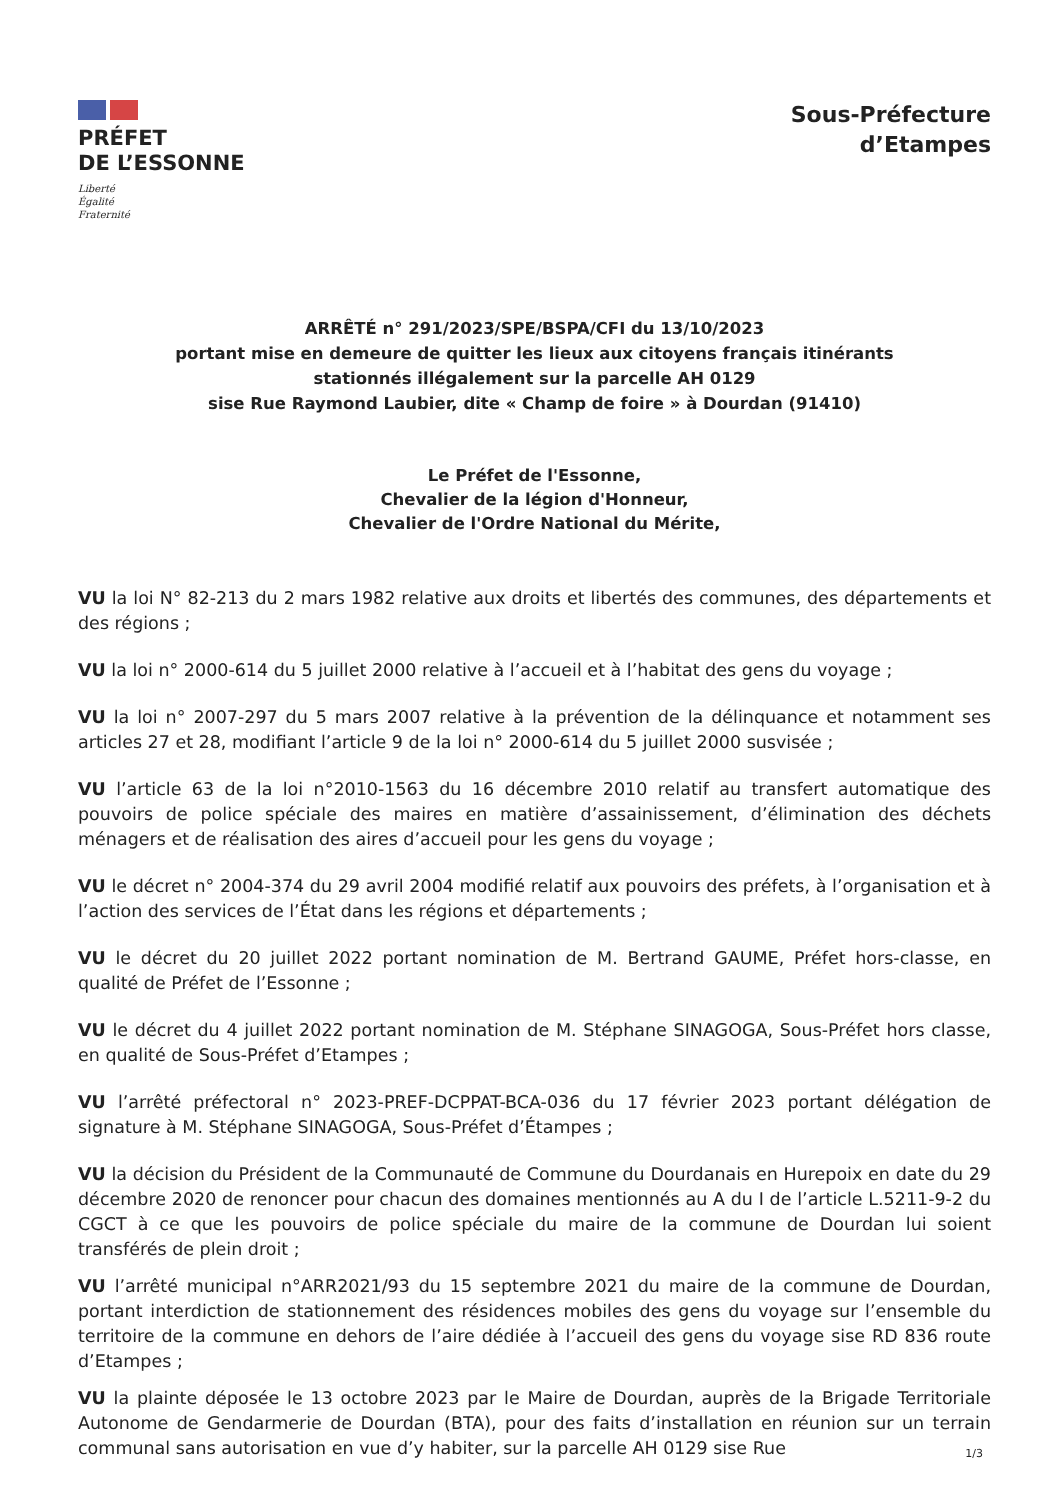PRÉFET
DE L’ESSONNE
Liberté
Égalité
Fraternité
Sous-Préfecture
d’Etampes
ARRÊTÉ n° 291/2023/SPE/BSPA/CFI du 13/10/2023
portant mise en demeure de quitter les lieux aux citoyens français itinérants
stationnés illégalement sur la parcelle AH 0129
sise Rue Raymond Laubier, dite « Champ de foire » à Dourdan (91410)
Le Préfet de l'Essonne,
Chevalier de la légion d'Honneur,
Chevalier de l'Ordre National du Mérite,
VU la loi N° 82-213 du 2 mars 1982 relative aux droits et libertés des communes, des départements et des régions ;
VU la loi n° 2000-614 du 5 juillet 2000 relative à l’accueil et à l’habitat des gens du voyage ;
VU la loi n° 2007-297 du 5 mars 2007 relative à la prévention de la délinquance et notamment ses articles 27 et 28, modifiant l’article 9 de la loi n° 2000-614 du 5 juillet 2000 susvisée ;
VU l’article 63 de la loi n°2010-1563 du 16 décembre 2010 relatif au transfert automatique des pouvoirs de police spéciale des maires en matière d’assainissement, d’élimination des déchets ménagers et de réalisation des aires d’accueil pour les gens du voyage ;
VU le décret n° 2004-374 du 29 avril 2004 modifié relatif aux pouvoirs des préfets, à l’organisation et à l’action des services de l’État dans les régions et départements ;
VU le décret du 20 juillet 2022 portant nomination de M. Bertrand GAUME, Préfet hors-classe, en qualité de Préfet de l’Essonne ;
VU le décret du 4 juillet 2022 portant nomination de M. Stéphane SINAGOGA, Sous-Préfet hors classe, en qualité de Sous-Préfet d’Etampes ;
VU l’arrêté préfectoral n° 2023-PREF-DCPPAT-BCA-036 du 17 février 2023 portant délégation de signature à M. Stéphane SINAGOGA, Sous-Préfet d’Étampes ;
VU la décision du Président de la Communauté de Commune du Dourdanais en Hurepoix en date du 29 décembre 2020 de renoncer pour chacun des domaines mentionnés au A du I de l’article L.5211-9-2 du CGCT à ce que les pouvoirs de police spéciale du maire de la commune de Dourdan lui soient transférés de plein droit ;
VU l’arrêté municipal n°ARR2021/93 du 15 septembre 2021 du maire de la commune de Dourdan, portant interdiction de stationnement des résidences mobiles des gens du voyage sur l’ensemble du territoire de la commune en dehors de l’aire dédiée à l’accueil des gens du voyage sise RD 836 route d’Etampes ;
VU la plainte déposée le 13 octobre 2023 par le Maire de Dourdan, auprès de la Brigade Territoriale Autonome de Gendarmerie de Dourdan (BTA), pour des faits d’installation en réunion sur un terrain communal sans autorisation en vue d’y habiter, sur la parcelle AH 0129 sise Rue
1/3